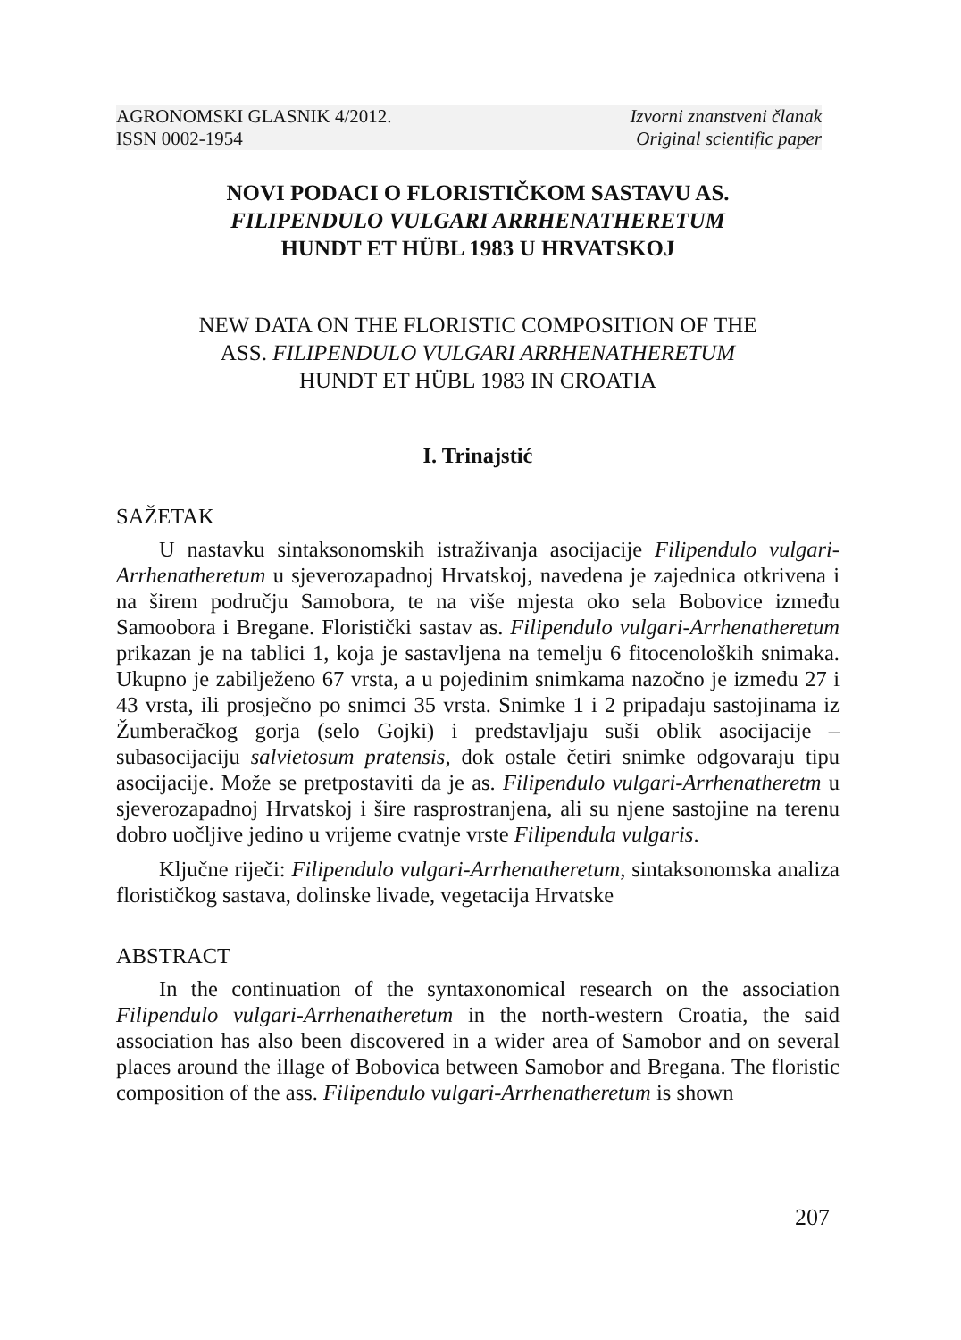AGRONOMSKI GLASNIK 4/2012.
ISSN 0002-1954
Izvorni znanstveni članak
Original scientific paper
NOVI PODACI O FLORISTIČKOM SASTAVU AS.
FILIPENDULO VULGARI ARRHENATHERETUM
HUNDT ET HÜBL 1983 U HRVATSKOJ
NEW DATA ON THE FLORISTIC COMPOSITION OF THE
ASS. FILIPENDULO VULGARI ARRHENATHERETUM
HUNDT ET HÜBL 1983 IN CROATIA
I. Trinajstić
SAŽETAK
U nastavku sintaksonomskih istraživanja asocijacije Filipendulo vulgari-Arrhenatheretum u sjeverozapadnoj Hrvatskoj, navedena je zajednica otkrivena i na širem području Samobora, te na više mjesta oko sela Bobovice između Samoobora i Bregane. Floristički sastav as. Filipendulo vulgari-Arrhenatheretum prikazan je na tablici 1, koja je sastavljena na temelju 6 fitocenoloških snimaka. Ukupno je zabilježeno 67 vrsta, a u pojedinim snimkama nazočno je između 27 i 43 vrsta, ili prosječno po snimci 35 vrsta. Snimke 1 i 2 pripadaju sastojinama iz Žumberačkog gorja (selo Gojki) i predstavljaju suši oblik asocijacije – subasocijaciju salvietosum pratensis, dok ostale četiri snimke odgovaraju tipu asocijacije. Može se pretpostaviti da je as. Filipendulo vulgari-Arrhenatheretm u sjeverozapadnoj Hrvatskoj i šire rasprostranjena, ali su njene sastojine na terenu dobro uočljive jedino u vrijeme cvatnje vrste Filipendula vulgaris.
Ključne riječi: Filipendulo vulgari-Arrhenatheretum, sintaksonomska analiza florističkog sastava, dolinske livade, vegetacija Hrvatske
ABSTRACT
In the continuation of the syntaxonomical research on the association Filipendulo vulgari-Arrhenatheretum in the north-western Croatia, the said association has also been discovered in a wider area of Samobor and on several places around the illage of Bobovica between Samobor and Bregana. The floristic composition of the ass. Filipendulo vulgari-Arrhenatheretum is shown
207